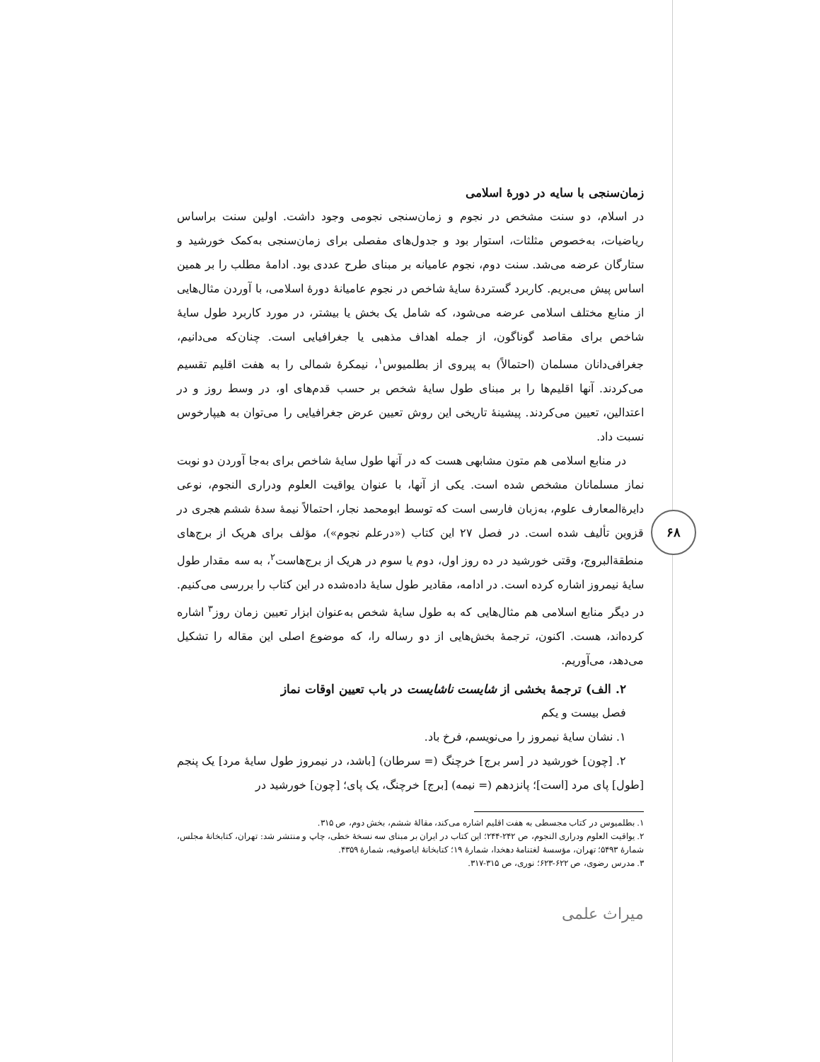۶۸
زمان‌سنجی با سایه در دورهٔ اسلامی
در اسلام، دو سنت مشخص در نجوم و زمان‌سنجی نجومی وجود داشت. اولین سنت براساس ریاضیات، به‌خصوص مثلثات، استوار بود و جدول‌های مفصلی برای زمان‌سنجی به‌کمک خورشید و ستارگان عرضه می‌شد. سنت دوم، نجوم عامیانه بر مبنای طرح عددی بود. ادامهٔ مطلب را بر همین اساس پیش می‌بریم. کاربرد گستردهٔ سایهٔ شاخص در نجوم عامیانهٔ دورهٔ اسلامی، با آوردن مثال‌هایی از منابع مختلف اسلامی عرضه می‌شود، که شامل یک بخش یا بیشتر، در مورد کاربرد طول سایهٔ شاخص برای مقاصد گوناگون، از جمله اهداف مذهبی یا جغرافیایی است. چنان‌که می‌دانیم، جغرافی‌دانان مسلمان (احتمالاً) به پیروی از بطلمیوس<sup>۱</sup>، نیمکرهٔ شمالی را به هفت اقلیم تقسیم می‌کردند. آنها اقلیم‌ها را بر مبنای طول سایهٔ شخص بر حسب قدم‌های او، در وسط روز و در اعتدالین، تعیین می‌کردند. پیشینهٔ تاریخی این روش تعیین عرض جغرافیایی را می‌توان به هیپارخوس نسبت داد.
در منابع اسلامی هم متون مشابهی هست که در آنها طول سایهٔ شاخص برای به‌جا آوردن دو نوبت نماز مسلمانان مشخص شده است. یکی از آنها، با عنوان یواقیت العلوم ودراری النجوم، نوعی دایرةالمعارف علوم، به‌زبان فارسی است که توسط ابومحمد نجار، احتمالاً نیمهٔ سدهٔ ششم هجری در قزوین تألیف شده است. در فصل ۲۷ این کتاب («درعلم نجوم»)، مؤلف برای هریک از برج‌های منطقةالبروج، وقتی خورشید در ده روز اول، دوم یا سوم در هریک از برج‌هاست<sup>۲</sup>، به سه مقدار طول سایهٔ نیمروز اشاره کرده است. در ادامه، مقادیر طول سایهٔ داده‌شده در این کتاب را بررسی می‌کنیم. در دیگر منابع اسلامی هم مثال‌هایی که به طول سایهٔ شخص به‌عنوان ابزار تعیین زمان روز<sup>۳</sup> اشاره کرده‌اند، هست. اکنون، ترجمهٔ بخش‌هایی از دو رساله را، که موضوع اصلی این مقاله را تشکیل می‌دهد، می‌آوریم.
۲. الف) ترجمهٔ بخشی از شایست ناشایست در باب تعیین اوقات نماز
فصل بیست و یکم
۱. نشان سایهٔ نیمروز را می‌نویسم، فرخ باد.
۲. [چون] خورشید در [سر برج] خرچنگ (= سرطان) [باشد، در نیمروز طول سایهٔ مرد] یک پنجم [طول] پای مرد [است]؛ پانزدهم (= نیمه) [برج] خرچنگ، یک پای؛ [چون] خورشید در
۱. بطلمیوس در کتاب مجسطی به هفت اقلیم اشاره می‌کند، مقالهٔ ششم، بخش دوم، ص ۳۱۵.
۲. یواقیت العلوم ودراری النجوم، ص ۲۴۲-۲۴۴؛ این کتاب در ایران بر مبنای سه نسخهٔ خطی، چاپ و منتشر شد: تهران، کتابخانهٔ مجلس، شمارهٔ ۵۴۹۳؛ تهران، مؤسسهٔ لغتنامهٔ دهخدا، شمارهٔ ۱۹؛ کتابخانهٔ ایاصوفیه، شمارهٔ ۴۳۵۹.
۳. مدرس رضوی، ص ۶۲۲-۶۲۳؛ نوری، ص ۳۱۵-۳۱۷.
میراث علمی